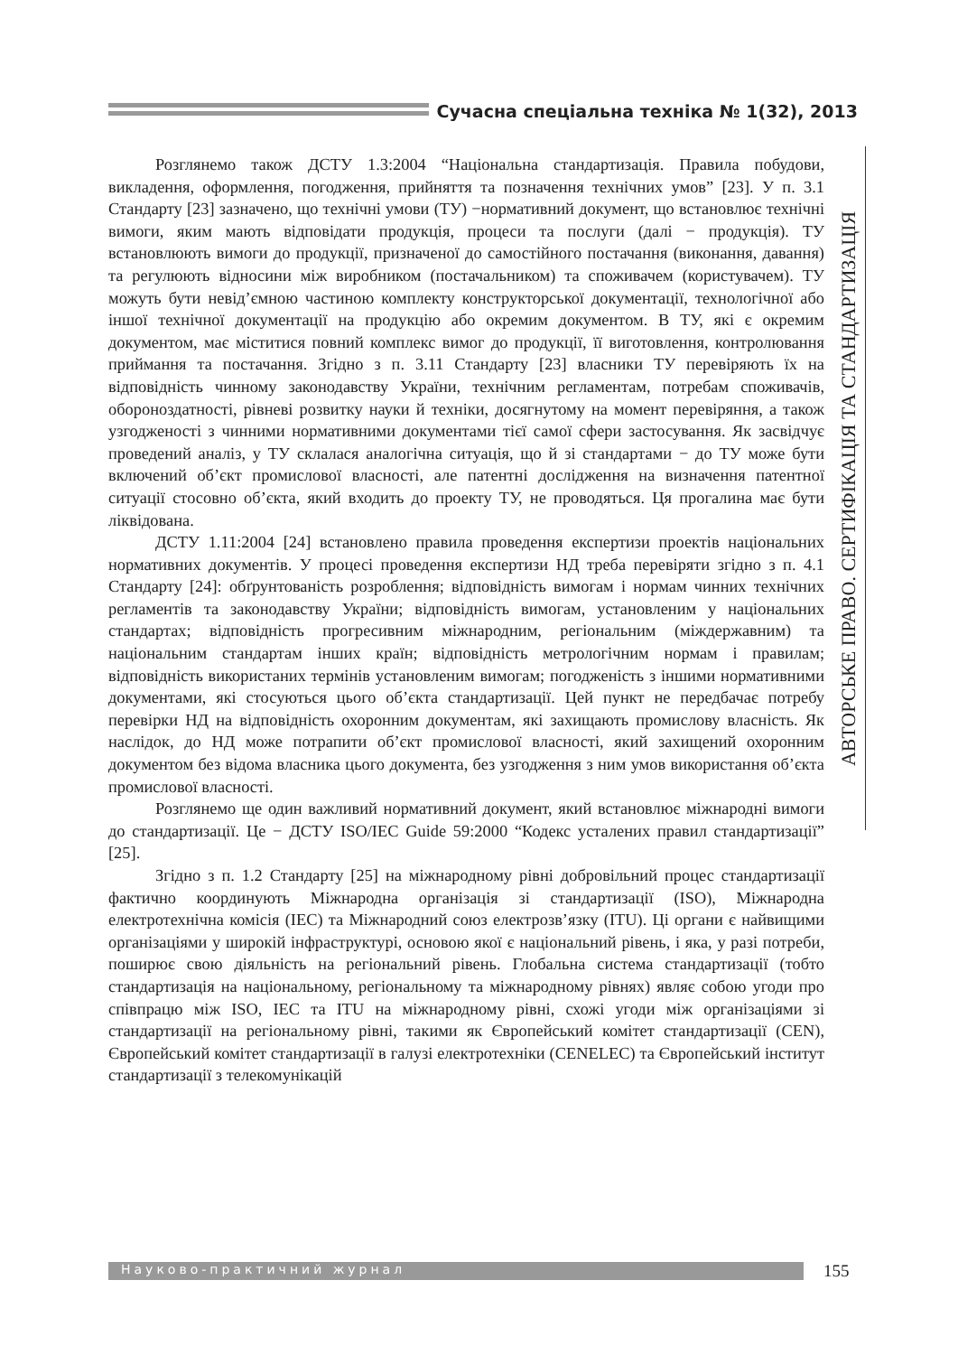Сучасна спеціальна техніка № 1(32), 2013
АВТОРСЬКЕ ПРАВО. СЕРТИФІКАЦІЯ ТА СТАНДАРТИЗАЦІЯ
Розглянемо також ДСТУ 1.3:2004 “Національна стандартизація. Правила побудови, викладення, оформлення, погодження, прийняття та позначення технічних умов” [23]. У п. 3.1 Стандарту [23] зазначено, що технічні умови (ТУ) −нормативний документ, що встановлює технічні вимоги, яким мають відповідати продукція, процеси та послуги (далі − продукція). ТУ встановлюють вимоги до продукції, призначеної до самостійного постачання (виконання, давання) та регулюють відносини між виробником (постачальником) та споживачем (користувачем). ТУ можуть бути невід’ємною частиною комплекту конструкторської документації, технологічної або іншої технічної документації на продукцію або окремим документом. В ТУ, які є окремим документом, має міститися повний комплекс вимог до продукції, її виготовлення, контролювання приймання та постачання. Згідно з п. 3.11 Стандарту [23] власники ТУ перевіряють їх на відповідність чинному законодавству України, технічним регламентам, потребам споживачів, обороноздатності, рівневі розвитку науки й техніки, досягнутому на момент перевіряння, а також узгодженості з чинними нормативними документами тієї самої сфери застосування. Як засвідчує проведений аналіз, у ТУ склалася аналогічна ситуація, що й зі стандартами − до ТУ може бути включений об’єкт промислової власності, але патентні дослідження на визначення патентної ситуації стосовно об’єкта, який входить до проекту ТУ, не проводяться. Ця прогалина має бути ліквідована.
ДСТУ 1.11:2004 [24] встановлено правила проведення експертизи проектів національних нормативних документів. У процесі проведення експертизи НД треба перевіряти згідно з п. 4.1 Стандарту [24]: обґрунтованість розроблення; відповідність вимогам і нормам чинних технічних регламентів та законодавству України; відповідність вимогам, установленим у національних стандартах; відповідність прогресивним міжнародним, регіональним (міждержавним) та національним стандартам інших країн; відповідність метрологічним нормам і правилам; відповідність використаних термінів установленим вимогам; погодженість з іншими нормативними документами, які стосуються цього об’єкта стандартизації. Цей пункт не передбачає потребу перевірки НД на відповідність охоронним документам, які захищають промислову власність. Як наслідок, до НД може потрапити об’єкт промислової власності, який захищений охоронним документом без відома власника цього документа, без узгодження з ним умов використання об’єкта промислової власності.
Розглянемо ще один важливий нормативний документ, який встановлює міжнародні вимоги до стандартизації. Це − ДСТУ ISO/IEC Guide 59:2000 “Кодекс усталених правил стандартизації” [25].
Згідно з п. 1.2 Стандарту [25] на міжнародному рівні добровільний процес стандартизації фактично координують Міжнародна організація зі стандартизації (ISO), Міжнародна електротехнічна комісія (IEC) та Міжнародний союз електрозв’язку (ITU). Ці органи є найвищими організаціями у широкій інфраструктурі, основою якої є національний рівень, і яка, у разі потреби, поширює свою діяльність на регіональний рівень. Глобальна система стандартизації (тобто стандартизація на національному, регіональному та міжнародному рівнях) являє собою угоди про співпрацю між ISO, IEC та ITU на міжнародному рівні, схожі угоди між організаціями зі стандартизації на регіональному рівні, такими як Європейський комітет стандартизації (CEN), Європейський комітет стандартизації в галузі електротехніки (CENELEC) та Європейський інститут стандартизації з телекомунікацій
Науково-практичний журнал 155